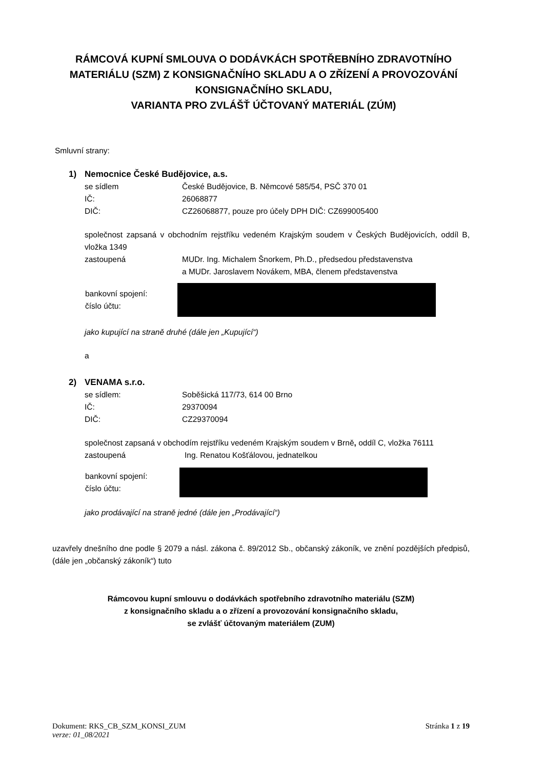RÁMCOVÁ KUPNÍ SMLOUVA O DODÁVKÁCH SPOTŘEBNÍHO ZDRAVOTNÍHO MATERIÁLU (SZM) Z KONSIGNAČNÍHO SKLADU A O ZŘÍZENÍ A PROVOZOVÁNÍ KONSIGNAČNÍHO SKLADU,
VARIANTA PRO ZVLÁŠŤ ÚČTOVANÝ MATERIÁL (ZÚM)
Smluvní strany:
1) Nemocnice České Budějovice, a.s.
se sídlem České Budějovice, B. Němcové 585/54, PSČ 370 01
IČ: 26068877
DIČ: CZ26068877, pouze pro účely DPH DIČ: CZ699005400
společnost zapsaná v obchodním rejstříku vedeném Krajským soudem v Českých Budějovicích, oddíl B, vložka 1349
zastoupená MUDr. Ing. Michalem Šnorkem, Ph.D., předsedou představenstva
a MUDr. Jaroslavem Novákem, MBA, členem představenstva
bankovní spojení:
číslo účtu:
jako kupující na straně druhé (dále jen „Kupující“)
a
2) VENAMA s.r.o.
se sídlem: Soběšická 117/73, 614 00 Brno
IČ: 29370094
DIČ: CZ29370094
společnost zapsaná v obchodím rejstříku vedeném Krajským soudem v Brně, oddíl C, vložka 76111
zastoupená Ing. Renatou Košťálovou, jednatelkou
bankovní spojení:
číslo účtu:
jako prodávající na straně jedné (dále jen „Prodávající“)
uzavřely dnešního dne podle § 2079 a násl. zákona č. 89/2012 Sb., občanský zákoník, ve znění pozdějších předpisů, (dále jen „občanský zákoník“) tuto
Rámcovou kupní smlouvu o dodávkách spotřebního zdravotního materiálu (SZM)
z konsignačního skladu a o zřízení a provozování konsignačního skladu,
se zvlášť účtovaným materiálem (ZUM)
Dokument: RKS_CB_SZM_KONSI_ZUM
verze: 01_08/2021
Stránka 1 z 19